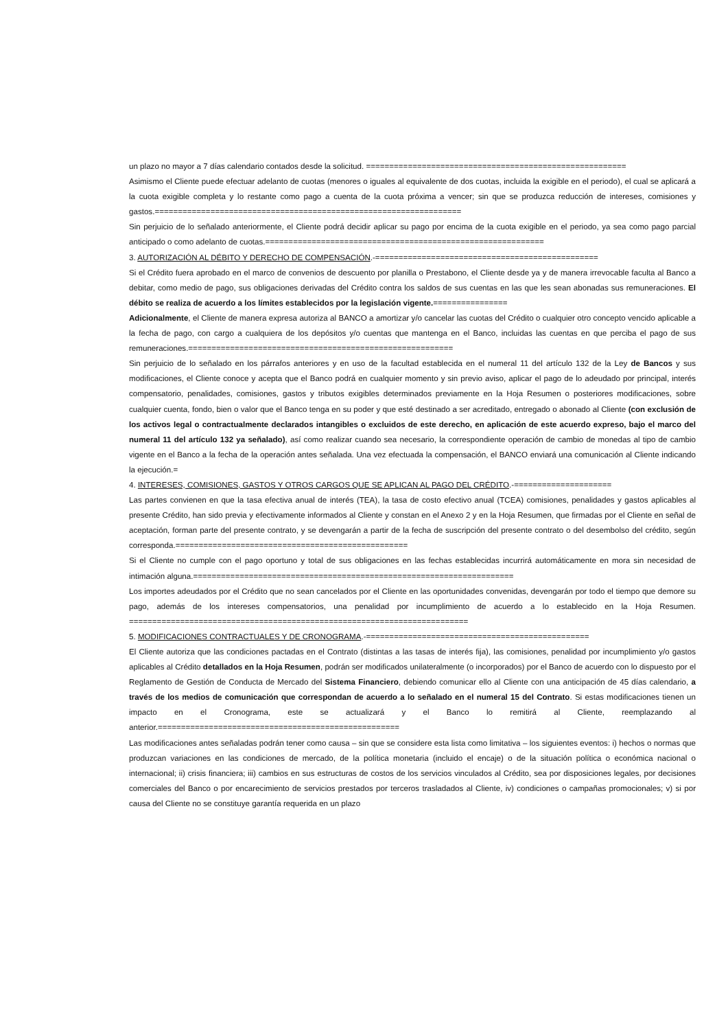un plazo no mayor a 7 días calendario contados desde la solicitud. ========================================================
Asimismo el Cliente puede efectuar adelanto de cuotas (menores o iguales al equivalente de dos cuotas, incluida la exigible en el periodo), el cual se aplicará a la cuota exigible completa y lo restante como pago a cuenta de la cuota próxima a vencer; sin que se produzca reducción de intereses, comisiones y gastos.==================================================================
Sin perjuicio de lo señalado anteriormente, el Cliente podrá decidir aplicar su pago por encima de la cuota exigible en el periodo, ya sea como pago parcial anticipado o como adelanto de cuotas.============================================================
3. AUTORIZACIÓN AL DÉBITO Y DERECHO DE COMPENSACIÓN.-================================================
Si el Crédito fuera aprobado en el marco de convenios de descuento por planilla o Prestabono, el Cliente desde ya y de manera irrevocable faculta al Banco a debitar, como medio de pago, sus obligaciones derivadas del Crédito contra los saldos de sus cuentas en las que les sean abonadas sus remuneraciones. El débito se realiza de acuerdo a los límites establecidos por la legislación vigente.================
Adicionalmente, el Cliente de manera expresa autoriza al BANCO a amortizar y/o cancelar las cuotas del Crédito o cualquier otro concepto vencido aplicable a la fecha de pago, con cargo a cualquiera de los depósitos y/o cuentas que mantenga en el Banco, incluidas las cuentas en que perciba el pago de sus remuneraciones.=========================================================
Sin perjuicio de lo señalado en los párrafos anteriores y en uso de la facultad establecida en el numeral 11 del artículo 132 de la Ley de Bancos y sus modificaciones, el Cliente conoce y acepta que el Banco podrá en cualquier momento y sin previo aviso, aplicar el pago de lo adeudado por principal, interés compensatorio, penalidades, comisiones, gastos y tributos exigibles determinados previamente en la Hoja Resumen o posteriores modificaciones, sobre cualquier cuenta, fondo, bien o valor que el Banco tenga en su poder y que esté destinado a ser acreditado, entregado o abonado al Cliente (con exclusión de los activos legal o contractualmente declarados intangibles o excluidos de este derecho, en aplicación de este acuerdo expreso, bajo el marco del numeral 11 del artículo 132 ya señalado), así como realizar cuando sea necesario, la correspondiente operación de cambio de monedas al tipo de cambio vigente en el Banco a la fecha de la operación antes señalada. Una vez efectuada la compensación, el BANCO enviará una comunicación al Cliente indicando la ejecución.=
4. INTERESES, COMISIONES, GASTOS Y OTROS CARGOS QUE SE APLICAN AL PAGO DEL CRÉDITO.-=====================
Las partes convienen en que la tasa efectiva anual de interés (TEA), la tasa de costo efectivo anual (TCEA) comisiones, penalidades y gastos aplicables al presente Crédito, han sido previa y efectivamente informados al Cliente y constan en el Anexo 2 y en la Hoja Resumen, que firmadas por el Cliente en señal de aceptación, forman parte del presente contrato, y se devengarán a partir de la fecha de suscripción del presente contrato o del desembolso del crédito, según corresponda.==================================================
Si el Cliente no cumple con el pago oportuno y total de sus obligaciones en las fechas establecidas incurrirá automáticamente en mora sin necesidad de intimación alguna.=====================================================================
Los importes adeudados por el Crédito que no sean cancelados por el Cliente en las oportunidades convenidas, devengarán por todo el tiempo que demore su pago, además de los intereses compensatorios, una penalidad por incumplimiento de acuerdo a lo establecido en la Hoja Resumen. =========================================================================
5. MODIFICACIONES CONTRACTUALES Y DE CRONOGRAMA.-================================================
El Cliente autoriza que las condiciones pactadas en el Contrato (distintas a las tasas de interés fija), las comisiones, penalidad por incumplimiento y/o gastos aplicables al Crédito detallados en la Hoja Resumen, podrán ser modificados unilateralmente (o incorporados) por el Banco de acuerdo con lo dispuesto por el Reglamento de Gestión de Conducta de Mercado del Sistema Financiero, debiendo comunicar ello al Cliente con una anticipación de 45 días calendario, a través de los medios de comunicación que correspondan de acuerdo a lo señalado en el numeral 15 del Contrato. Si estas modificaciones tienen un impacto en el Cronograma, este se actualizará y el Banco lo remitirá al Cliente, reemplazando al anterior.====================================================
Las modificaciones antes señaladas podrán tener como causa – sin que se considere esta lista como limitativa – los siguientes eventos: i) hechos o normas que produzcan variaciones en las condiciones de mercado, de la política monetaria (incluido el encaje) o de la situación política o económica nacional o internacional; ii) crisis financiera; iii) cambios en sus estructuras de costos de los servicios vinculados al Crédito, sea por disposiciones legales, por decisiones comerciales del Banco o por encarecimiento de servicios prestados por terceros trasladados al Cliente, iv) condiciones o campañas promocionales; v) si por causa del Cliente no se constituye garantía requerida en un plazo